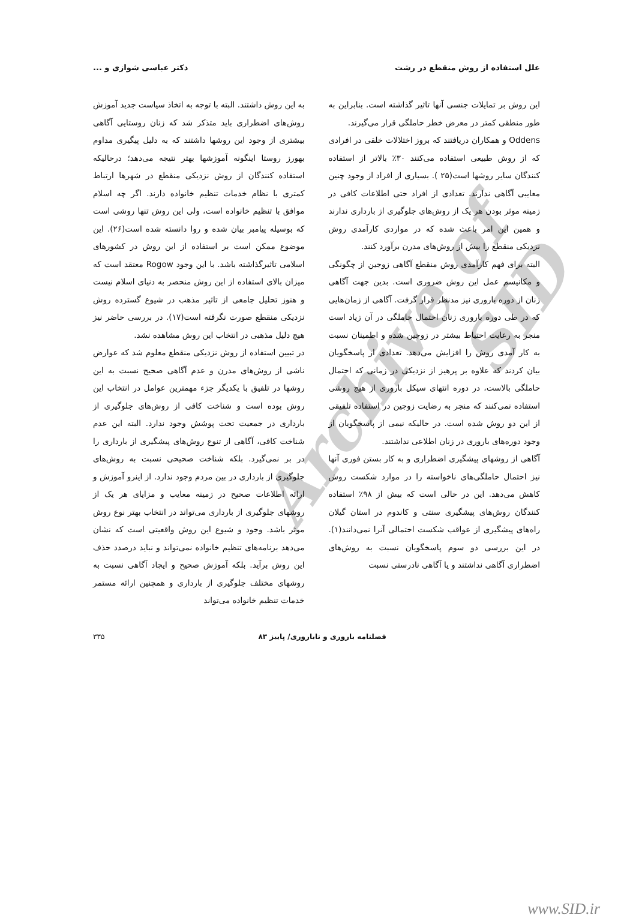علل استفاده از روش منقطع در رشت دکتر عباسی شوازی و ...
این روش بر تمایلات جنسی آنها تاثیر گذاشته است. بنابراین به طور منطقی کمتر در معرض خطر حاملگی قرار می‌گیرند.
Oddens و همکاران دریافتند که بروز اختلالات خلقی در افرادی که از روش طبیعی استفاده می‌کنند ۳۰٪ بالاتر از استفاده کنندگان سایر روشها است(۲۵ ). بسیاری از افراد از وجود چنین معایبی آگاهی ندارند. تعدادی از افراد حتی اطلاعات کافی در زمینه موثر بودن هر یک از روش‌های جلوگیری از بارداری ندارند و همین این امر باعث شده که در مواردی کارآمدی روش نزدیکی منقطع را بیش از روش‌های مدرن برآورد کنند.
البته برای فهم کارآمدی روش منقطع آگاهی زوجین از چگونگی و مکانیسم عمل این روش ضروری است. بدین جهت آگاهی زنان از دوره باروری نیز مدنظر قرار گرفت. آگاهی از زمان‌هایی که در طی دوره باروری زنان احتمال حاملگی در آن زیاد است منجر به رعایت احتیاط بیشتر در زوجین شده و اطمینان نسبت به کار آمدی روش را افزایش می‌دهد. تعدادی از پاسخگویان بیان کردند که علاوه بر پرهیز از نزدیکی در زمانی که احتمال حاملگی بالاست، در دوره انتهای سیکل باروری از هیچ روشی استفاده نمی‌کنند که منجر به رضایت زوجین در استفاده تلفیقی از این دو روش شده است. در حالیکه نیمی از پاسخگویان از وجود دوره‌های باروری در زنان اطلاعی نداشتند.
آگاهی از روشهای پیشگیری اضطراری و به کار بستن فوری آنها نیز احتمال حاملگی‌های ناخواسته را در موارد شکست روش کاهش می‌دهد. این در حالی است که بیش از ۹۸٪ استفاده کنندگان روش‌های پیشگیری سنتی و کاندوم در استان گیلان راه‌های پیشگیری از عواقب شکست احتمالی آنرا نمی‌دانند(۱). در این بررسی دو سوم پاسخگویان نسبت به روش‌های اضطراری آگاهی نداشتند و یا آگاهی نادرستی نسبت
به این روش داشتند. البته با توجه به اتخاذ سیاست جدید آموزش روش‌های اضطراری باید متذکر شد که زنان روستایی آگاهی بیشتری از وجود این روشها داشتند که به دلیل پیگیری مداوم بهورز روستا اینگونه آموزشها بهتر نتیجه می‌دهد؛ درحالیکه استفاده کنندگان از روش نزدیکی منقطع در شهرها ارتباط کمتری با نظام خدمات تنظیم خانواده دارند. اگر چه اسلام موافق با تنظیم خانواده است، ولی این روش تنها روشی است که بوسیله پیامبر بیان شده و روا دانسته شده است(۲۶). این موضوع ممکن است بر استفاده از این روش در کشورهای اسلامی تاثیرگذاشته باشد. با این وجود Rogow معتقد است که میزان بالای استفاده از این روش منحصر به دنیای اسلام نیست و هنوز تحلیل جامعی از تاثیر مذهب در شیوع گسترده روش نزدیکی منقطع صورت نگرفته است(۱۷). در بررسی حاضر نیز هیچ دلیل مذهبی در انتخاب این روش مشاهده نشد.
در تبیین استفاده از روش نزدیکی منقطع معلوم شد که عوارض ناشی از روش‌های مدرن و عدم آگاهی صحیح نسبت به این روشها در تلفیق با یکدیگر جزء مهمترین عوامل در انتخاب این روش بوده است و شناخت کافی از روش‌های جلوگیری از بارداری در جمعیت تحت پوشش وجود ندارد. البته این عدم شناخت کافی، آگاهی از تنوع روش‌های پیشگیری از بارداری را در بر نمی‌گیرد. بلکه شناخت صحیحی نسبت به روش‌های جلوگیری از بارداری در بین مردم وجود ندارد. از اینرو آموزش و ارائه اطلاعات صحیح در زمینه معایب و مزایای هر یک از روشهای جلوگیری از بارداری می‌تواند در انتخاب بهتر نوع روش موثر باشد. وجود و شیوع این روش واقعیتی است که نشان می‌دهد برنامه‌های تنظیم خانواده نمی‌تواند و نباید درصدد حذف این روش برآید. بلکه آموزش صحیح و ایجاد آگاهی نسبت به روشهای مختلف جلوگیری از بارداری و همچنین ارائه مستمر خدمات تنظیم خانواده می‌تواند
فصلنامه باروری و ناباروری/ پاییز ۸۳ ۳۳۵
Archive of SID
www.SID.ir